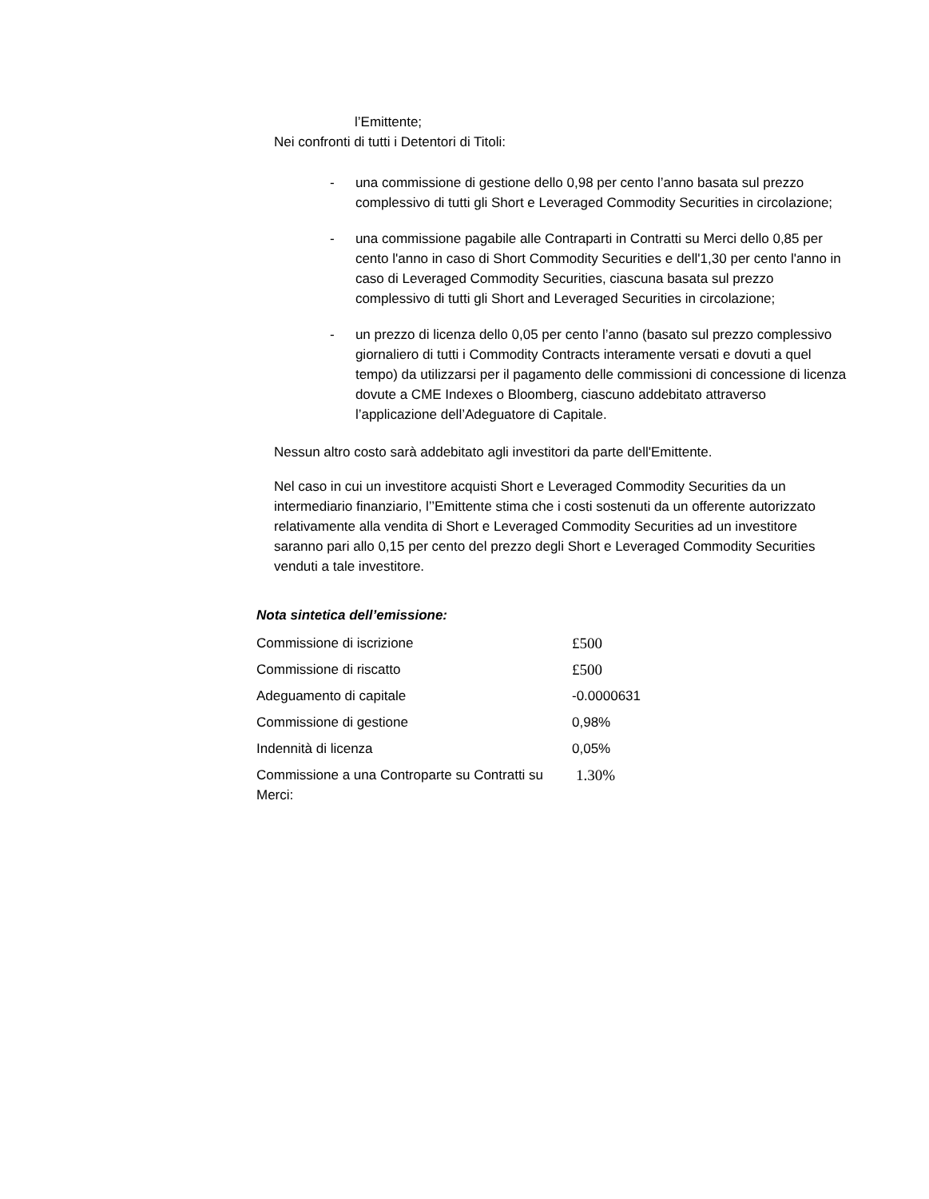l’Emittente;
Nei confronti di tutti i Detentori di Titoli:
- una commissione di gestione dello 0,98 per cento l’anno basata sul prezzo complessivo di tutti gli Short e Leveraged Commodity Securities in circolazione;
- una commissione pagabile alle Contraparti in Contratti su Merci dello 0,85 per cento l'anno in caso di Short Commodity Securities e dell'1,30 per cento l'anno in caso di Leveraged Commodity Securities, ciascuna basata sul prezzo complessivo di tutti gli Short and Leveraged Securities in circolazione;
- un prezzo di licenza dello 0,05 per cento l’anno (basato sul prezzo complessivo giornaliero di tutti i Commodity Contracts interamente versati e dovuti a quel tempo) da utilizzarsi per il pagamento delle commissioni di concessione di licenza dovute a CME Indexes o Bloomberg, ciascuno addebitato attraverso l’applicazione dell’Adeguatore di Capitale.
Nessun altro costo sarà addebitato agli investitori da parte dell'Emittente.
Nel caso in cui un investitore acquisti Short e Leveraged Commodity Securities da un intermediario finanziario, l’’Emittente stima che i costi sostenuti da un offerente autorizzato relativamente alla vendita di Short e Leveraged Commodity Securities ad un investitore saranno pari allo 0,15 per cento del prezzo degli Short e Leveraged Commodity Securities venduti a tale investitore.
Nota sintetica dell’emissione:
| Commissione di iscrizione | £500 |
| Commissione di riscatto | £500 |
| Adeguamento di capitale | -0.0000631 |
| Commissione di gestione | 0,98% |
| Indennità di licenza | 0,05% |
| Commissione a una Controparte su Contratti su Merci: | 1.30% |